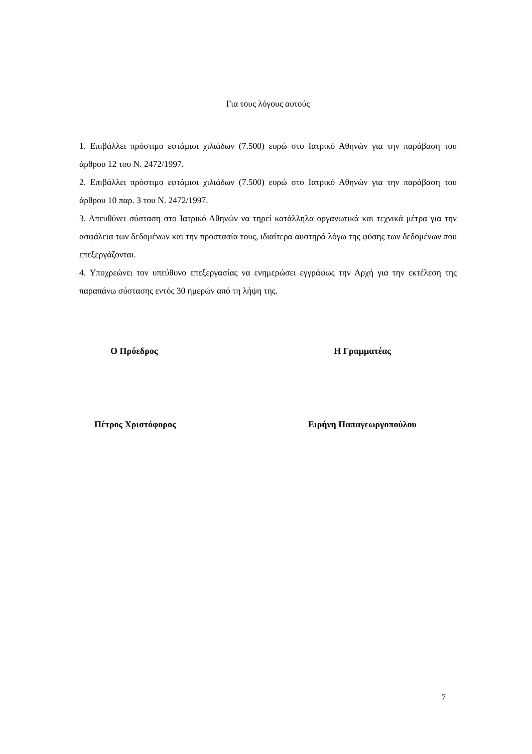Για τους λόγους αυτούς
1. Επιβάλλει πρόστιμο εφτάμισι χιλιάδων (7.500) ευρώ στο Ιατρικό Αθηνών για την παράβαση του άρθρου 12 του Ν. 2472/1997.
2. Επιβάλλει πρόστιμο εφτάμισι χιλιάδων (7.500) ευρώ στο Ιατρικό Αθηνών για την παράβαση του άρθρου 10 παρ. 3 του Ν. 2472/1997.
3. Απευθύνει σύσταση στο Ιατρικό Αθηνών να τηρεί κατάλληλα οργανωτικά και τεχνικά μέτρα για την ασφάλεια των δεδομένων και την προστασία τους, ιδιαίτερα αυστηρά λόγω της φύσης των δεδομένων που επεξεργάζονται.
4. Υποχρεώνει τον υπεύθυνο επεξεργασίας να ενημερώσει εγγράφως την Αρχή για την εκτέλεση της παραπάνω σύστασης εντός 30 ημερών από τη λήψη της.
Ο Πρόεδρος Η Γραμματέας
Πέτρος Χριστόφορος Ειρήνη Παπαγεωργοπούλου
7